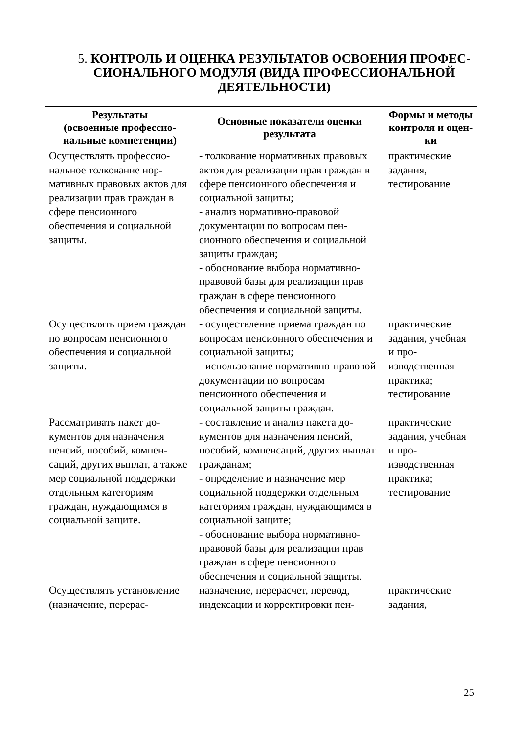5. КОНТРОЛЬ И ОЦЕНКА РЕЗУЛЬТАТОВ ОСВОЕНИЯ ПРОФЕС­СИОНАЛЬНОГО МОДУЛЯ (ВИДА ПРОФЕССИОНАЛЬНОЙ ДЕЯТЕЛЬНОСТИ)
| Результаты (освоенные профессио­нальные компетенции) | Основные показатели оценки результата | Формы и ме­тоды кон­троля и оцен­ки |
| --- | --- | --- |
| Осуществлять профессио­нальное толкование нор­мативных правовых актов для реализации прав граждан в сфере пенсион­ного обеспечения и соци­альной защиты. | - толкование нормативных право­вых актов для реализации прав граждан в сфере пенсионного обеспечения и социальной защи­ты; - анализ нормативно-правовой документации по вопросам пен­сионного обеспечения и социаль­ной защиты граждан; - обоснование выбора норматив­но-правовой базы для реализации прав граждан в сфере пенсионно­го обеспечения и социальной за­щиты. | практические задания, тестирование |
| Осуществлять прием граждан по вопросам пенсионного обеспечения и социальной защиты. | - осуществление приема граждан по вопросам пенсионного обеспечения и социальной защиты; - использование нормативно-правовой документации по во­просам пенсионного обеспечения и социальной защиты граждан. | практические задания, учебная и про­изводственная практика; тестирование |
| Рассматривать пакет до­кументов для назначения пенсий, пособий, компен­саций, других выплат, а также мер социальной поддержки отдельным ка­тегориям граждан, нуж­дающимся в социальной защите. | - составление и анализ пакета до­кументов для назначения пенсий, пособий, компенсаций, других выплат гражданам; - определение и назначение мер социальной поддержки отдель­ным категориям граждан, нужда­ющимся в социальной защите; - обоснование выбора норматив­но-правовой базы для реализации прав граждан в сфере пенсионно­го обеспечения и социальной за­щиты. | практические задания, учебная и про­изводственная практика; тестирование |
| Осуществлять установле­ние (назначение, перерас- | назначение, перерасчет, перевод, индексации и корректировки пен- | практические задания, |
25